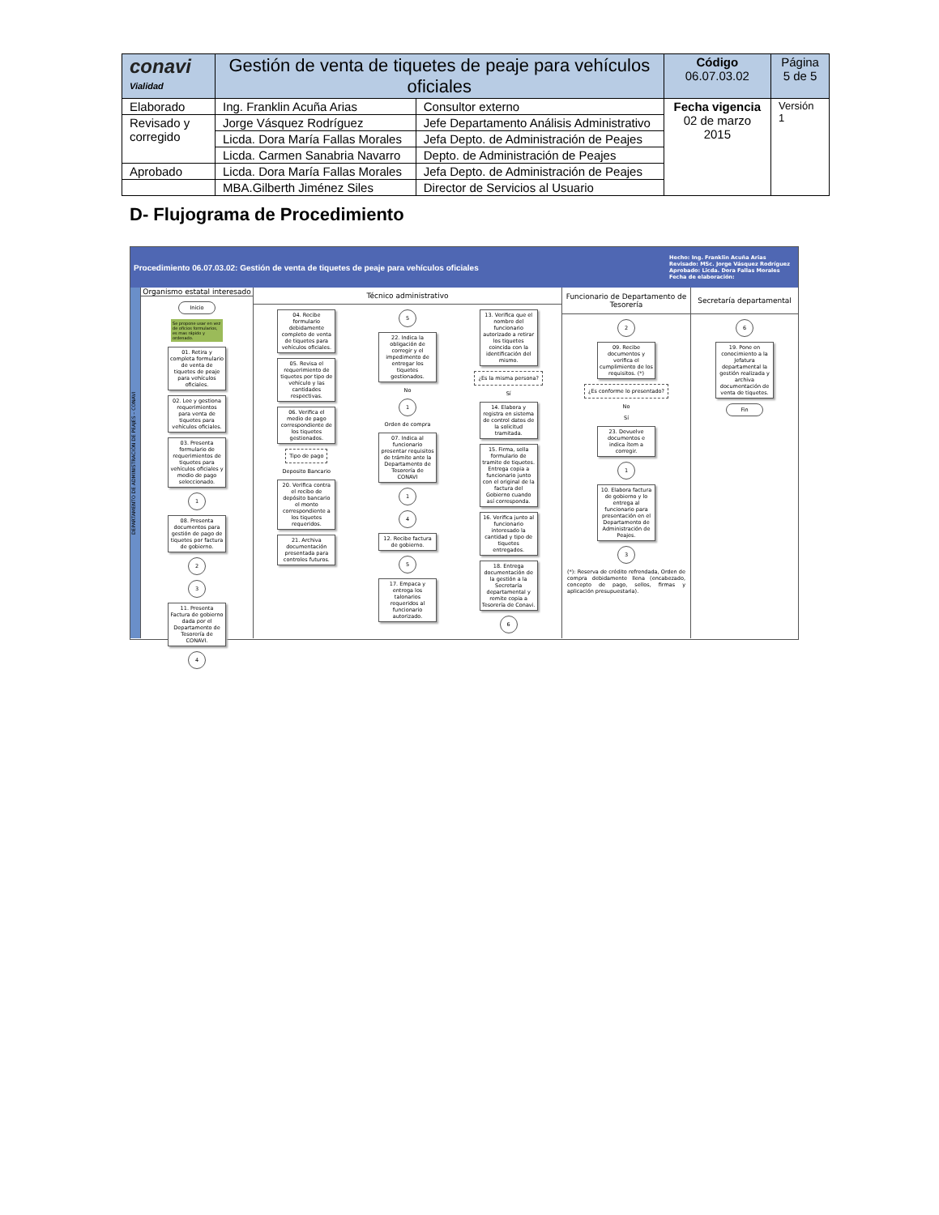| conavi Vialidad | Gestión de venta de tiquetes de peaje para vehículos oficiales | | Código 06.07.03.02 | Página 5 de 5 |
| Elaborado | Ing. Franklin Acuña Arias | Consultor externo | Fecha vigencia 02 de marzo 2015 | Versión 1 |
| Revisado y corregido | Jorge Vásquez Rodríguez | Jefe Departamento Análisis Administrativo | | |
| | Licda. Dora María Fallas Morales | Jefa Depto. de Administración de Peajes | | |
| | Licda. Carmen Sanabria Navarro | Depto. de Administración de Peajes | | |
| Aprobado | Licda. Dora María Fallas Morales | Jefa Depto. de Administración de Peajes | | |
| | MBA.Gilberth Jiménez Siles | Director de Servicios al Usuario | | |
D- Flujograma de Procedimiento
Procedimiento 06.07.03.02: Gestión de venta de tiquetes de peaje para vehículos oficiales Hecho: Ing. Franklin Acuña Arias
Revisado: MSc. Jorge Vásquez Rodríguez
Aprobado: Licda. Dora Fallas Morales
Fecha de elaboración:
DEPARTAMENTO DE ADMINISTRACIÓN DE PEAJES – CONAVI
Organismo estatal interesado
Inicio
Se propone usar en vez de oficios formularios, es mas rápido y ordenado.
01. Retira y completa formulario de venta de tiquetes de peaje para vehículos oficiales.
02. Lee y gestiona requerimientos para venta de tiquetes para vehículos oficiales.
03. Presenta formulario de requerimientos de tiquetes para vehículos oficiales y medio de pago seleccionado.
1
08. Presenta documentos para gestión de pago de tiquetes por factura de gobierno.
2
3
11. Presenta Factura de gobierno dada por el Departamento de Tesorería de CONAVI.
4
Técnico administrativo
04. Recibe formulario debidamente completo de venta de tiquetes para vehículos oficiales.
05. Revisa el requerimiento de tiquetes por tipo de vehículo y las cantidades respectivas.
06. Verifica el medio de pago correspondiente de los tiquetes gestionados.
Tipo de pago
Deposito Bancario
20. Verifica contra el recibo de depósito bancario el monto correspondiente a los tiquetes requeridos.
21. Archiva documentación presentada para controles futuros.
5
22. Indica la obligación de corregir y el impedimento de entregar los tiquetes gestionados.
No
1
Orden de compra
07. Indica al funcionario presentar requisitos de trámite ante la Departamento de Tesorería de CONAVI
1
4
12. Recibe factura de gobierno.
5
17. Empaca y entrega los talonarios requeridos al funcionario autorizado.
13. Verifica que el nombre del funcionario autorizado a retirar los tiquetes coincida con la identificación del mismo.
¿Es la misma persona?
Sí
14. Elabora y registra en sistema de control datos de la solicitud tramitada.
15. Firma, sella formulario de tramite de tiquetes. Entrega copia a funcionario junto con el original de la factura del Gobierno cuando así corresponda.
16. Verifica junto al funcionario interesado la cantidad y tipo de tiquetes entregados.
18. Entrega documentación de la gestión a la Secretaría departamental y remite copia a Tesorería de Conavi.
6
Funcionario de Departamento de Tesorería
2
09. Recibe documentos y verifica el cumplimiento de los requisitos. (*)
¿Es conforme lo presentado?
No
Sí
23. Devuelve documentos e indica ítem a corregir.
1
10. Elabora factura de gobierno y lo entrega al funcionario para presentación en el Departamento de Administración de Peajes.
3
(*): Reserva de crédito refrendada, Orden de compra debidamente llena (encabezado, concepto de pago, sellos, firmas y aplicación presupuestaria).
Secretaría departamental
6
19. Pone en conocimiento a la Jefatura departamental la gestión realizada y archiva documentación de venta de tiquetes.
Fin